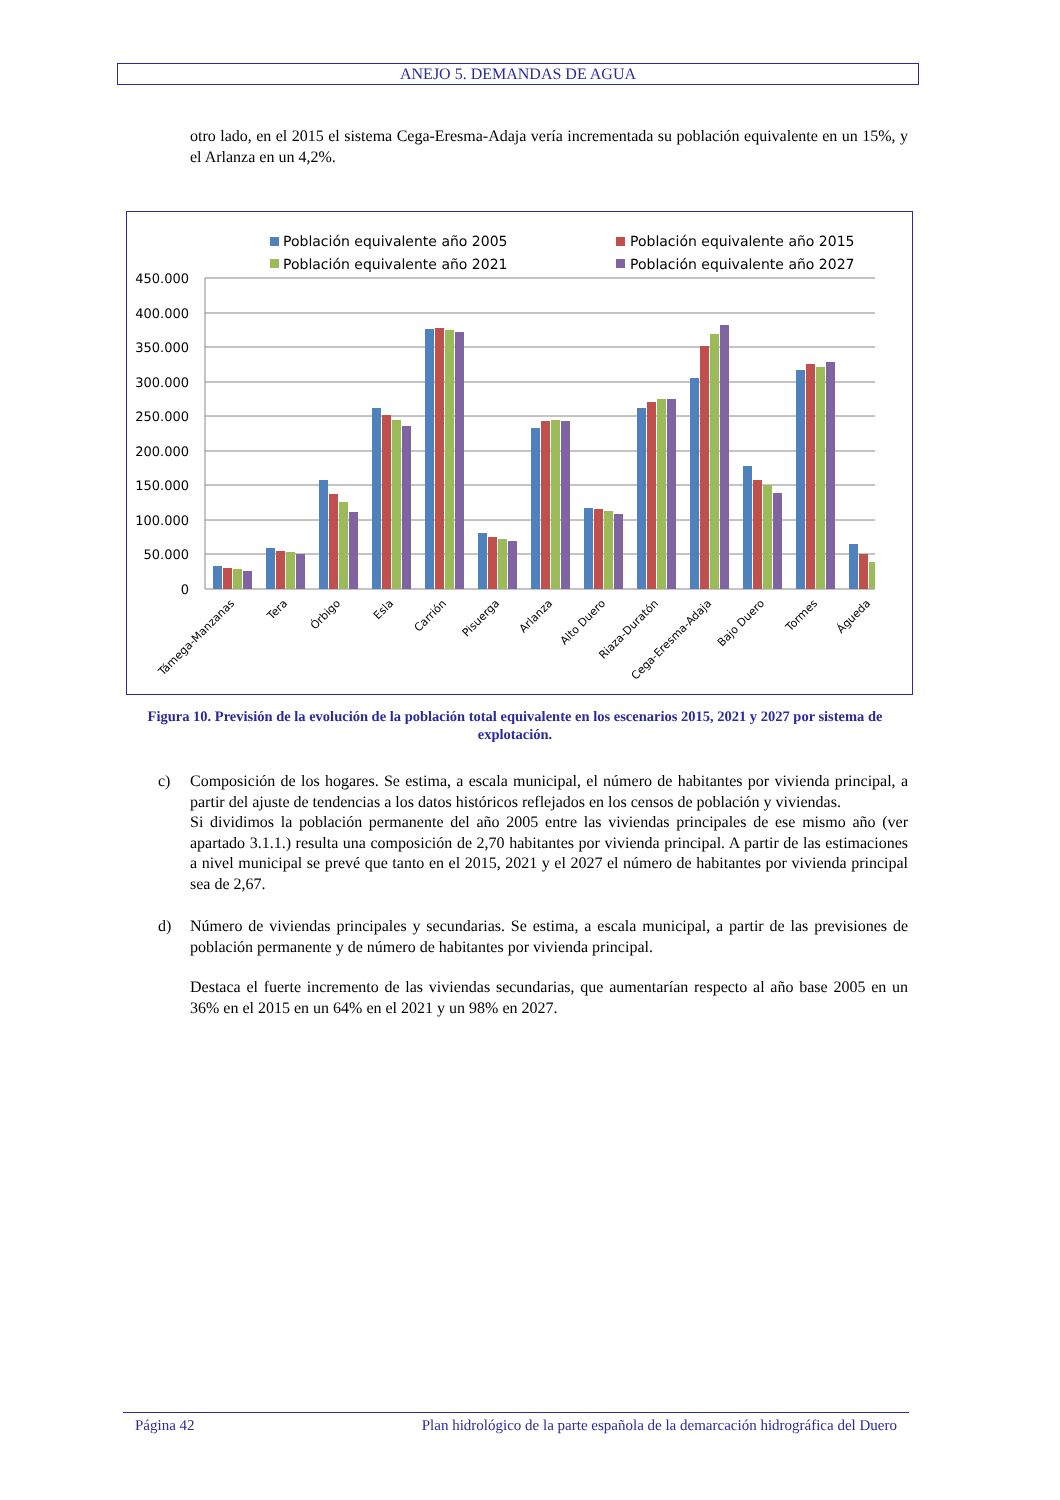ANEJO 5. DEMANDAS DE AGUA
otro lado, en el 2015 el sistema Cega-Eresma-Adaja vería incrementada su población equivalente en un 15%, y el Arlanza en un 4,2%.
Población equivalente año 2005
Población equivalente año 2015
Población equivalente año 2021
Población equivalente año 2027
450.000
400.000
350.000
300.000
250.000
200.000
150.000
100.000
50.000
0
Támega-Manzanas
Tera
Órbigo
Esla
Carrión
Pisuerga
Arlanza
Alto Duero
Riaza-Duratón
Cega-Eresma-Adaja
Bajo Duero
Tormes
Águeda
Figura 10. Previsión de la evolución de la población total equivalente en los escenarios 2015, 2021 y 2027 por sistema de explotación.
c) Composición de los hogares. Se estima, a escala municipal, el número de habitantes por vivienda principal, a partir del ajuste de tendencias a los datos históricos reflejados en los censos de población y viviendas.
Si dividimos la población permanente del año 2005 entre las viviendas principales de ese mismo año (ver apartado 3.1.1.) resulta una composición de 2,70 habitantes por vivienda principal. A partir de las estimaciones a nivel municipal se prevé que tanto en el 2015, 2021 y el 2027 el número de habitantes por vivienda principal sea de 2,67.
d) Número de viviendas principales y secundarias. Se estima, a escala municipal, a partir de las previsiones de población permanente y de número de habitantes por vivienda principal.
Destaca el fuerte incremento de las viviendas secundarias, que aumentarían respecto al año base 2005 en un 36% en el 2015 en un 64% en el 2021 y un 98% en 2027.
Página 42 Plan hidrológico de la parte española de la demarcación hidrográfica del Duero